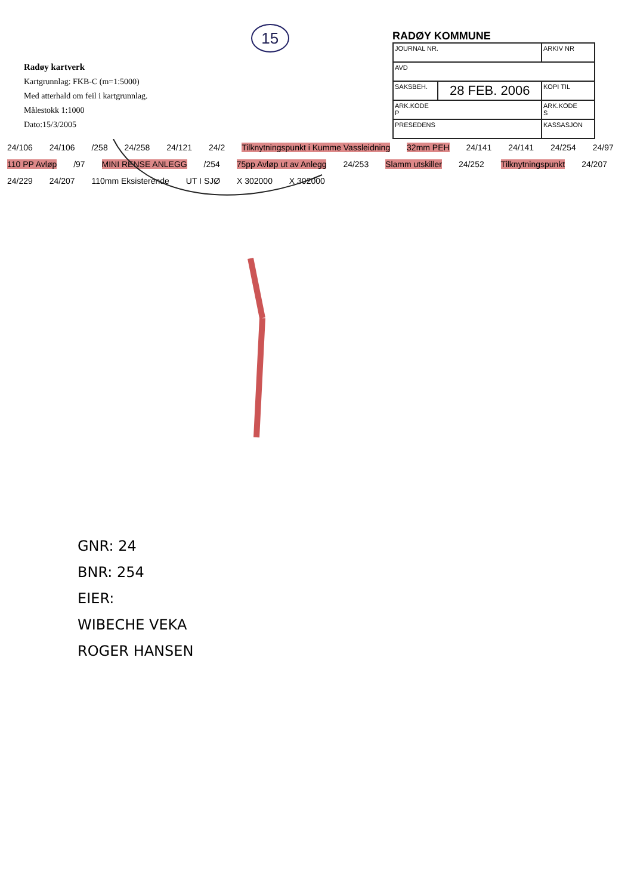Radøy kartverk
Kartgrunnlag: FKB-C (m=1:5000)
Med atterhald om feil i kartgrunnlag.
Målestokk 1:1000
Dato:15/3/2005
15
RADØY KOMMUNE
| JOURNAL NR. | | ARKIV NR |
| AVD | | |
| SAKSBEH. | 28 FEB. 2006 | KOPI TIL |
| ARK.KODE P | | ARK.KODE S |
| PRESEDENS | | KASSASJON |
24/106 24/106 /258 24/258 24/121 24/2 Tilknytningspunkt i Kumme Vassleidning 32mm PEH 24/141 24/141 24/254 24/97 110 PP Avløp /97 MINI RENSE ANLEGG /254 75pp Avløp ut av Anlegg 24/253 Slamm utskiller 24/252 Tilknytningspunkt 24/207 24/229 24/207 110mm Eksisterende UT I SJØ X 302000 X 302000
GNR: 24
BNR: 254
EIER:
WIBECHE VEKA
ROGER HANSEN